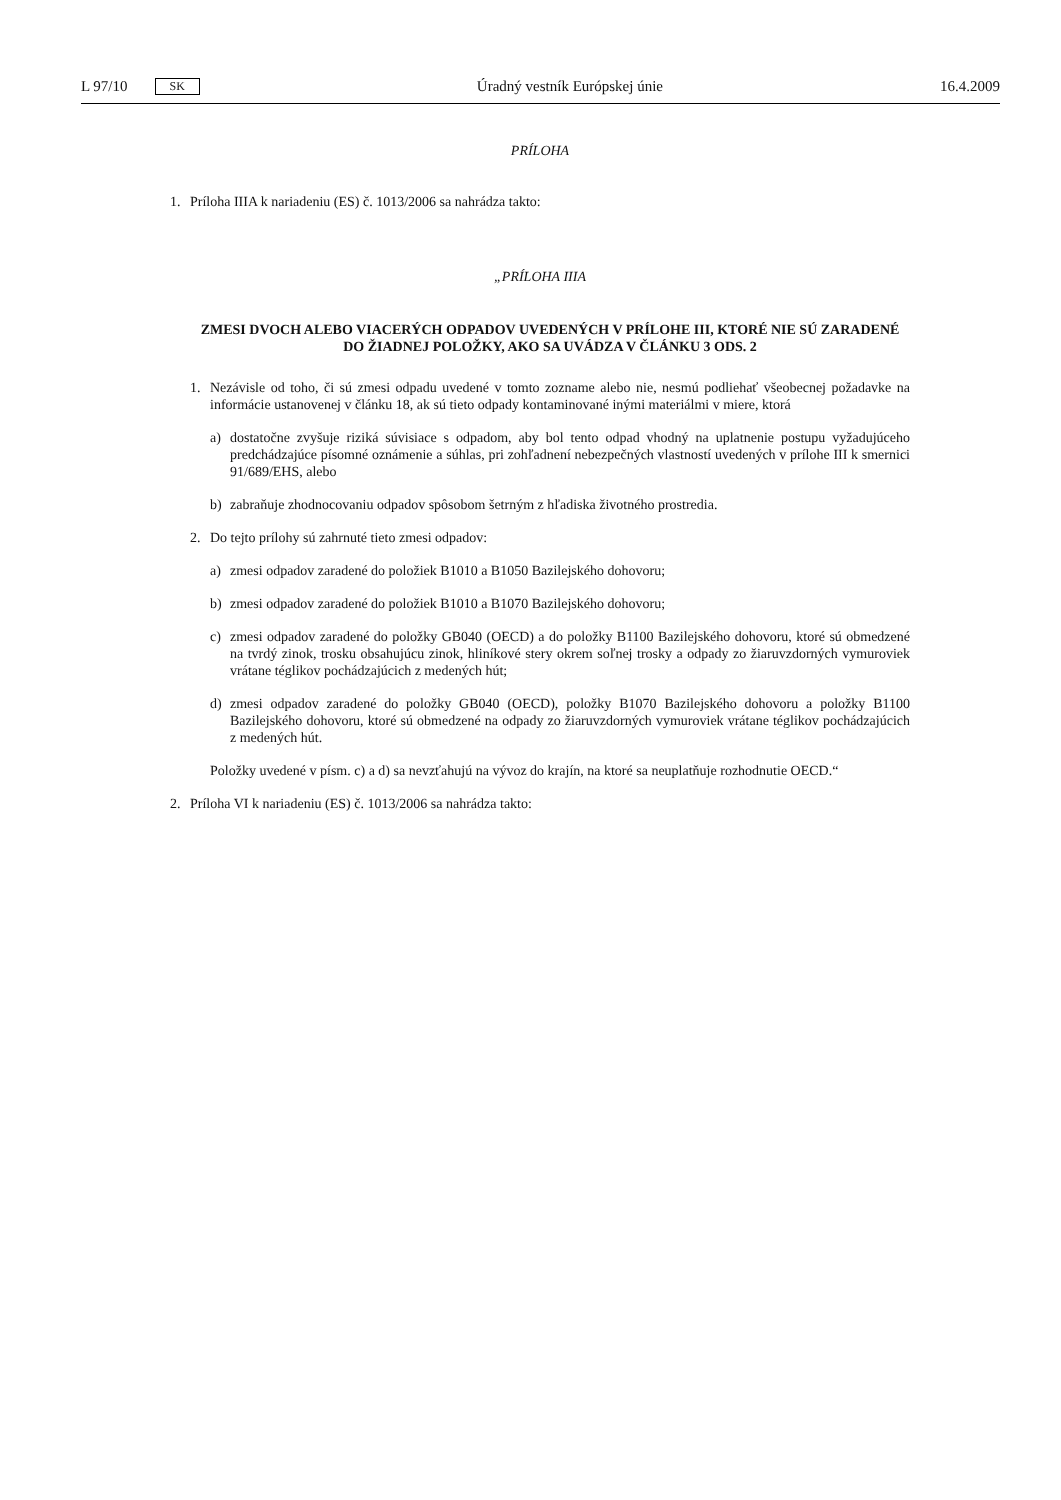L 97/10 SK Úradný vestník Európskej únie 16.4.2009
PRÍLOHA
1. Príloha IIIA k nariadeniu (ES) č. 1013/2006 sa nahrádza takto:
„PRÍLOHA IIIA
ZMESI DVOCH ALEBO VIACERÝCH ODPADOV UVEDENÝCH V PRÍLOHE III, KTORÉ NIE SÚ ZARA­DENÉ DO ŽIADNEJ POLOŽKY, AKO SA UVÁDZA V ČLÁNKU 3 ODS. 2
1. Nezávisle od toho, či sú zmesi odpadu uvedené v tomto zozname alebo nie, nesmú podliehať všeobecnej poža­davke na informácie ustanovenej v článku 18, ak sú tieto odpady kontaminované inými materiálmi v miere, ktorá
a) dostatočne zvyšuje riziká súvisiace s odpadom, aby bol tento odpad vhodný na uplatnenie postupu vyžadujú­ceho predchádzajúce písomné oznámenie a súhlas, pri zohľadnení nebezpečných vlastností uvedených v prílohe III k smernici 91/689/EHS, alebo
b) zabraňuje zhodnocovaniu odpadov spôsobom šetrným z hľadiska životného prostredia.
2. Do tejto prílohy sú zahrnuté tieto zmesi odpadov:
a) zmesi odpadov zaradené do položiek B1010 a B1050 Bazilejského dohovoru;
b) zmesi odpadov zaradené do položiek B1010 a B1070 Bazilejského dohovoru;
c) zmesi odpadov zaradené do položky GB040 (OECD) a do položky B1100 Bazilejského dohovoru, ktoré sú obmedzené na tvrdý zinok, trosku obsahujúcu zinok, hliníkové stery okrem soľnej trosky a odpady zo žiaru­vzdorných vymuroviek vrátane téglikov pochádzajúcich z medených hút;
d) zmesi odpadov zaradené do položky GB040 (OECD), položky B1070 Bazilejského dohovoru a položky B1100 Bazilejského dohovoru, ktoré sú obmedzené na odpady zo žiaruvzdorných vymuroviek vrátane téglikov pochá­dzajúcich z medených hút.
Položky uvedené v písm. c) a d) sa nevzťahujú na vývoz do krajín, na ktoré sa neuplatňuje rozhodnutie OECD.“
2. Príloha VI k nariadeniu (ES) č. 1013/2006 sa nahrádza takto: